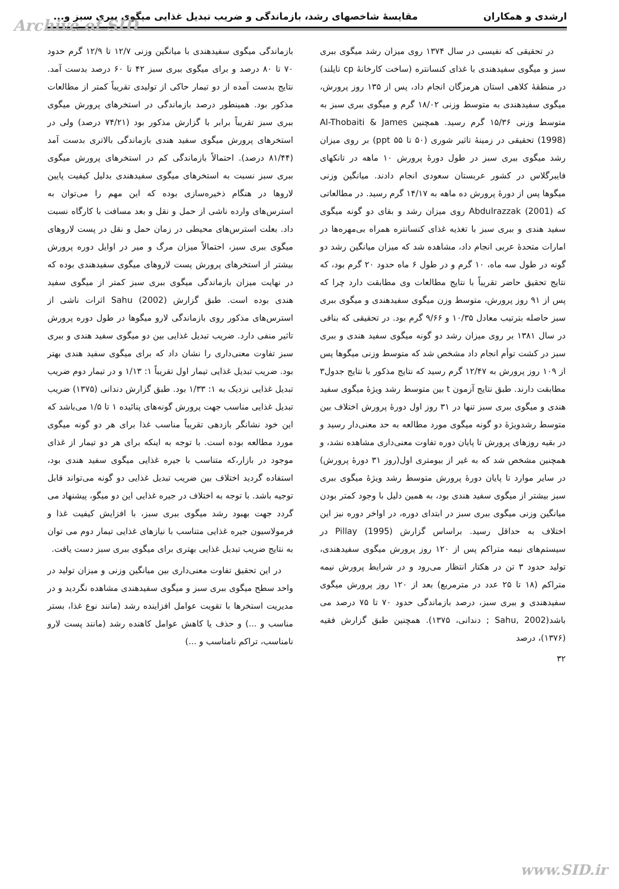Archive of SID
ارشدی و همکاران مقایسهٔ شاخصهای رشد، بازماندگی و ضریب تبدیل غذایی میگوی ببری سبز و...
در تحقیقی که نفیسی در سال ۱۳۷۴ روی میزان رشد میگوی ببری سبز و میگوی سفیدهندی با غذای کنسانتره (ساخت کارخانهٔ cp تایلند) در منطقهٔ کلاهی استان هرمزگان انجام داد، پس از ۱۳۵ روز پرورش، میگوی سفیدهندی به متوسط وزنی ۱۸/۰۲ گرم و میگوی ببری سبز به متوسط وزنی ۱۵/۳۶ گرم رسید. همچنین Al-Thobaiti & James (1998) تحقیقی در زمینهٔ تاثیر شوری (۵۰ تا ۵۵ ppt) بر روی میزان رشد میگوی ببری سبز در طول دورهٔ پرورش ۱۰ ماهه در تانکهای فایبرگلاس در کشور عربستان سعودی انجام دادند. میانگین وزنی میگوها پس از دورهٔ پرورش ده ماهه به ۱۴/۱۷ گرم رسید. در مطالعاتی که Abdulrazzak (2001) روی میزان رشد و بقای دو گونه میگوی سفید هندی و ببری سبز با تغذیه غذای کنسانتره همراه بی‌مهره‌ها در امارات متحدهٔ عربی انجام داد، مشاهده شد که میزان میانگین رشد دو گونه در طول سه ماه، ۱۰ گرم و در طول ۶ ماه حدود ۲۰ گرم بود، که نتایج تحقیق حاضر تقریباً با نتایج مطالعات وی مطابقت دارد چرا که پس از ۹۱ روز پرورش، متوسط وزن میگوی سفیدهندی و میگوی ببری سبز حاصله بترتیب معادل ۱۰/۳۵ و ۹/۶۶ گرم بود. در تحقیقی که بنافی در سال ۱۳۸۱ بر روی میزان رشد دو گونه میگوی سفید هندی و ببری سبز در کشت توأم انجام داد مشخص شد که متوسط وزنی میگوها پس از ۱۰۹ روز پرورش به ۱۲/۴۷ گرم رسید که نتایج مذکور با نتایج جدول۳ مطابقت دارند. طبق نتایج آزمون t بین متوسط رشد ویژهٔ میگوی سفید هندی و میگوی ببری سبز تنها در ۳۱ روز اول دورهٔ پرورش اختلاف بین متوسط رشدویژهٔ دو گونه میگوی مورد مطالعه به حد معنی‌دار رسید و در بقیه روزهای پرورش تا پایان دوره تفاوت معنی‌داری مشاهده نشد، و همچنین مشخص شد که به غیر از بیومتری اول(روز ۳۱ دورهٔ پرورش) در سایر موارد تا پایان دورهٔ پرورش متوسط رشد ویژهٔ میگوی ببری سبز بیشتر از میگوی سفید هندی بود، به همین دلیل با وجود کمتر بودن میانگین وزنی میگوی ببری سبز در ابتدای دوره، در اواخر دوره نیز این اختلاف به حداقل رسید. براساس گزارش Pillay (1995) در سیستم‌های نیمه متراکم پس از ۱۲۰ روز پرورش میگوی سفیدهندی، تولید حدود ۳ تن در هکتار انتظار می‌رود و در شرایط پرورش نیمه متراکم (۱۸ تا ۲۵ عدد در مترمربع) بعد از ۱۲۰ روز پرورش میگوی سفیدهندی و ببری سبز، درصد بازماندگی حدود ۷۰ تا ۷۵ درصد می باشد(Sahu, 2002 ; دندانی، ۱۳۷۵). همچنین طبق گزارش فقیه (۱۳۷۶)، درصد
بازماندگی میگوی سفیدهندی با میانگین وزنی ۱۲/۷ تا ۱۲/۹ گرم حدود ۷۰ تا ۸۰ درصد و برای میگوی ببری سبز ۴۲ تا ۶۰ درصد بدست آمد. نتایج بدست آمده از دو تیمار حاکی از تولیدی تقریباً کمتر از مطالعات مذکور بود. همینطور درصد بازماندگی در استخرهای پرورش میگوی ببری سبز تقریباً برابر با گزارش مذکور بود (۷۴/۲۱ درصد) ولی در استخرهای پرورش میگوی سفید هندی بازماندگی بالاتری بدست آمد (۸۱/۴۴ درصد). احتمالاً بازماندگی کم در استخرهای پرورش میگوی ببری سبز نسبت به استخرهای میگوی سفیدهندی بدلیل کیفیت پایین لاروها در هنگام ذخیره‌سازی بوده که این مهم را می‌توان به استرس‌های وارده ناشی از حمل و نقل و بعد مسافت با کارگاه نسبت داد. بعلت استرس‌های محیطی در زمان حمل و نقل در پست لاروهای میگوی ببری سبز، احتمالاً میزان مرگ و میر در اوایل دوره پرورش بیشتر از استخرهای پرورش پست لاروهای میگوی سفیدهندی بوده که در نهایت میزان بازماندگی میگوی ببری سبز کمتر از میگوی سفید هندی بوده است. طبق گزارش Sahu (2002) اثرات ناشی از استرس‌های مذکور روی بازماندگی لارو میگوها در طول دوره پرورش تاثیر منفی دارد. ضریب تبدیل غذایی بین دو میگوی سفید هندی و ببری سبز تفاوت معنی‌داری را نشان داد که برای میگوی سفید هندی بهتر بود. ضریب تبدیل غذایی تیمار اول تقریباً ۱: ۱/۱۳ و در تیمار دوم ضریب تبدیل غذایی نزدیک به ۱: ۱/۳۳ بود. طبق گزارش دندانی (۱۳۷۵) ضریب تبدیل غذایی مناسب جهت پرورش گونه‌های پنائیده ۱ تا ۱/۵ می‌باشد که این خود نشانگر بازدهی تقریباً مناسب غذا برای هر دو گونه میگوی مورد مطالعه بوده است. با توجه به اینکه برای هر دو تیمار از غذای موجود در بازار،که متناسب با جیره غذایی میگوی سفید هندی بود، استفاده گردید اختلاف بین ضریب تبدیل غذایی دو گونه می‌تواند قابل توجیه باشد. با توجه به اختلاف در جیره غذایی این دو میگو، پیشنهاد می گردد جهت بهبود رشد میگوی ببری سبز، با افزایش کیفیت غذا و فرمولاسیون جیره غذایی متناسب با نیازهای غذایی تیمار دوم می توان به نتایج ضریب تبدیل غذایی بهتری برای میگوی ببری سبز دست یافت.
در این تحقیق تفاوت معنی‌داری بین میانگین وزنی و میزان تولید در واحد سطح میگوی ببری سبز و میگوی سفیدهندی مشاهده نگردید و در مدیریت استخرها با تقویت عوامل افزاینده رشد (مانند نوع غذا، بستر مناسب و ...) و حذف یا کاهش عوامل کاهنده رشد (مانند پست لارو نامناسب، تراکم نامناسب و ...)
۳۲
www.SID.ir